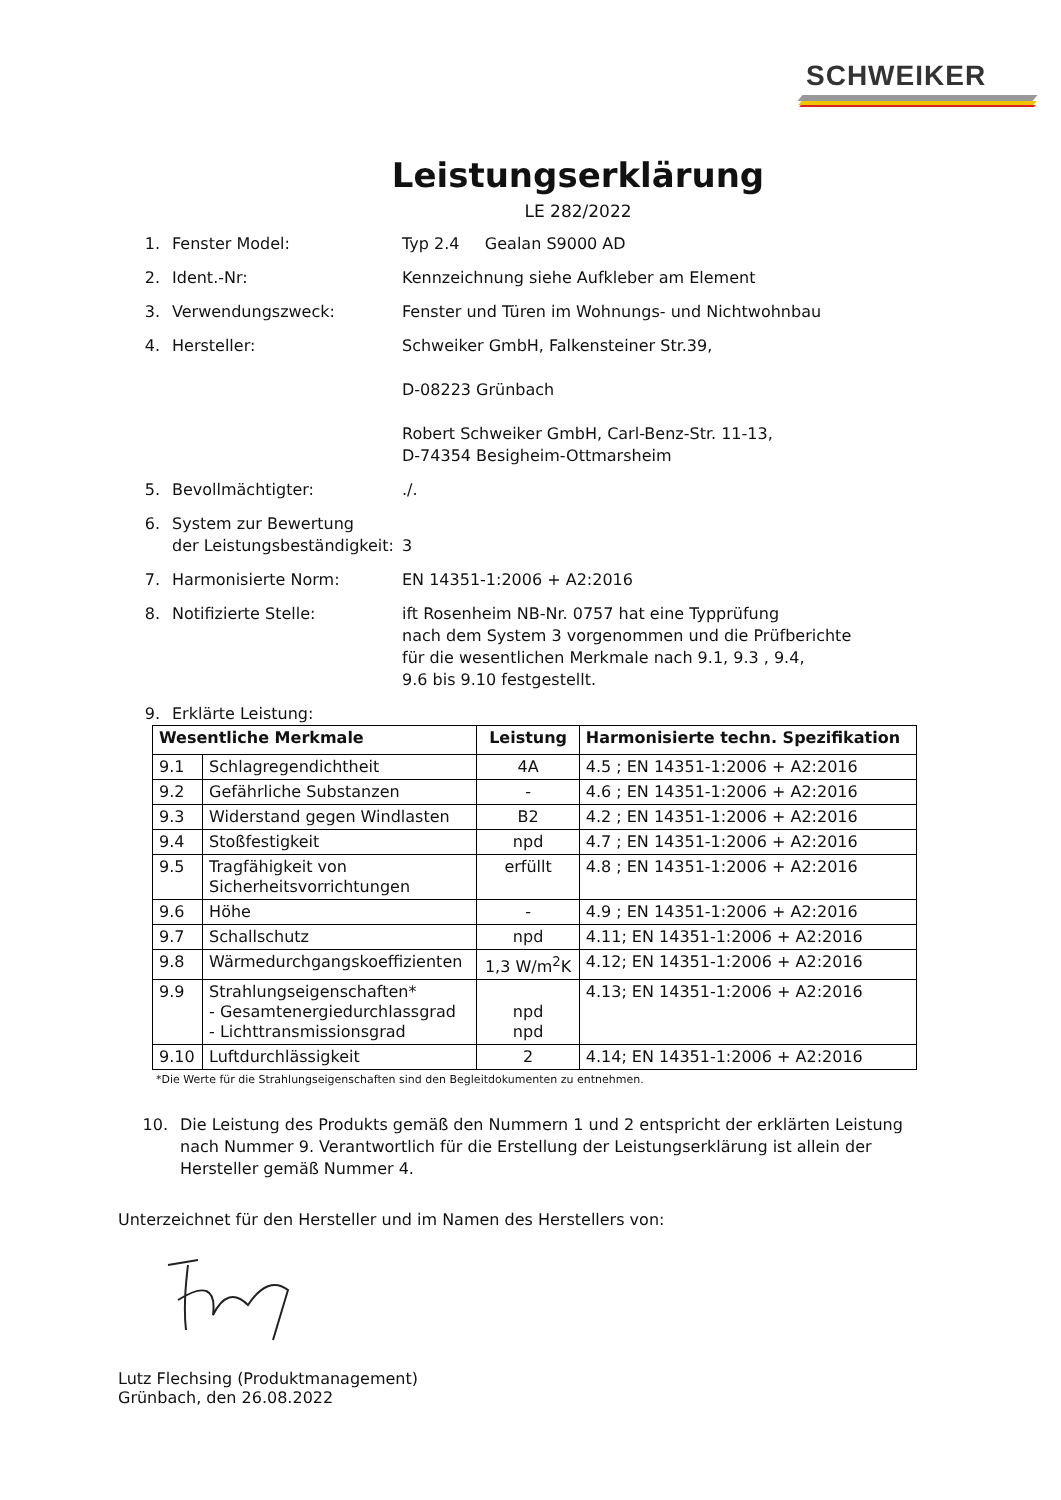SCHWEIKER
Leistungserklärung
LE 282/2022
1. Fenster Model: Typ 2.4 Gealan S9000 AD
2. Ident.-Nr: Kennzeichnung siehe Aufkleber am Element
3. Verwendungszweck: Fenster und Türen im Wohnungs- und Nichtwohnbau
4. Hersteller: Schweiker GmbH, Falkensteiner Str.39,
D-08223 Grünbach
Robert Schweiker GmbH, Carl-Benz-Str. 11-13,
D-74354 Besigheim-Ottmarsheim
5. Bevollmächtigter: ./.
6. System zur Bewertung
der Leistungsbeständigkeit:
3
7. Harmonisierte Norm: EN 14351-1:2006 + A2:2016
8. Notifizierte Stelle: ift Rosenheim NB-Nr. 0757 hat eine Typprüfung
nach dem System 3 vorgenommen und die Prüfberichte
für die wesentlichen Merkmale nach 9.1, 9.3 , 9.4,
9.6 bis 9.10 festgestellt.
9. Erklärte Leistung:
| Wesentliche Merkmale | | Leistung | Harmonisierte techn. Spezifikation |
| --- | --- | --- | --- |
| 9.1 | Schlagregendichtheit | 4A | 4.5 ; EN 14351-1:2006 + A2:2016 |
| 9.2 | Gefährliche Substanzen | - | 4.6 ; EN 14351-1:2006 + A2:2016 |
| 9.3 | Widerstand gegen Windlasten | B2 | 4.2 ; EN 14351-1:2006 + A2:2016 |
| 9.4 | Stoßfestigkeit | npd | 4.7 ; EN 14351-1:2006 + A2:2016 |
| 9.5 | Tragfähigkeit von Sicherheitsvorrichtungen | erfüllt | 4.8 ; EN 14351-1:2006 + A2:2016 |
| 9.6 | Höhe | - | 4.9 ; EN 14351-1:2006 + A2:2016 |
| 9.7 | Schallschutz | npd | 4.11; EN 14351-1:2006 + A2:2016 |
| 9.8 | Wärmedurchgangskoeffizienten | 1,3 W/m<sup>2</sup>K | 4.12; EN 14351-1:2006 + A2:2016 |
| 9.9 | Strahlungseigenschaften* - Gesamtenergiedurchlassgrad - Lichttransmissionsgrad | npd npd | 4.13; EN 14351-1:2006 + A2:2016 |
| 9.10 | Luftdurchlässigkeit | 2 | 4.14; EN 14351-1:2006 + A2:2016 |
*Die Werte für die Strahlungseigenschaften sind den Begleitdokumenten zu entnehmen.
10. Die Leistung des Produkts gemäß den Nummern 1 und 2 entspricht der erklärten Leistung nach Nummer 9. Verantwortlich für die Erstellung der Leistungserklärung ist allein der Hersteller gemäß Nummer 4.
Unterzeichnet für den Hersteller und im Namen des Herstellers von:
Lutz Flechsing (Produktmanagement)
Grünbach, den 26.08.2022